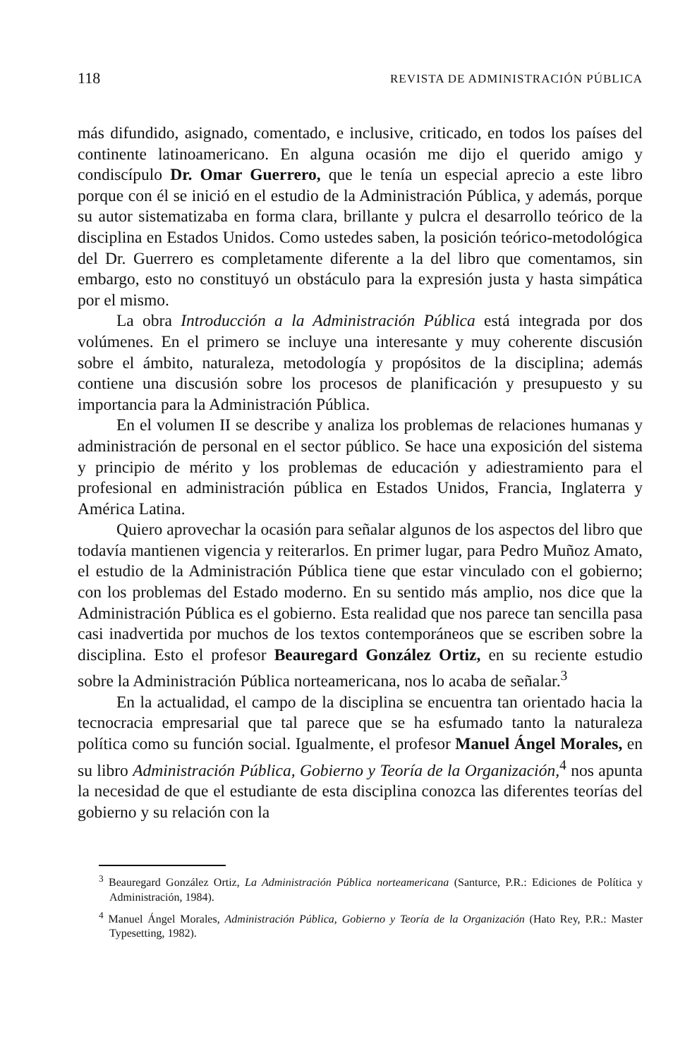118 REVISTA DE ADMINISTRACIÓN PÚBLICA
más difundido, asignado, comentado, e inclusive, criticado, en todos los países del continente latinoamericano. En alguna ocasión me dijo el querido amigo y condiscípulo Dr. Omar Guerrero, que le tenía un especial aprecio a este libro porque con él se inició en el estudio de la Administración Pública, y además, porque su autor sistematizaba en forma clara, brillante y pulcra el desarrollo teórico de la disciplina en Estados Unidos. Como ustedes saben, la posición teórico-metodológica del Dr. Guerrero es completamente diferente a la del libro que comentamos, sin embargo, esto no constituyó un obstáculo para la expresión justa y hasta simpática por el mismo.
La obra Introducción a la Administración Pública está integrada por dos volúmenes. En el primero se incluye una interesante y muy coherente discusión sobre el ámbito, naturaleza, metodología y propósitos de la disciplina; además contiene una discusión sobre los procesos de planificación y presupuesto y su importancia para la Administración Pública.
En el volumen II se describe y analiza los problemas de relaciones humanas y administración de personal en el sector público. Se hace una exposición del sistema y principio de mérito y los problemas de educación y adiestramiento para el profesional en administración pública en Estados Unidos, Francia, Inglaterra y América Latina.
Quiero aprovechar la ocasión para señalar algunos de los aspectos del libro que todavía mantienen vigencia y reiterarlos. En primer lugar, para Pedro Muñoz Amato, el estudio de la Administración Pública tiene que estar vinculado con el gobierno; con los problemas del Estado moderno. En su sentido más amplio, nos dice que la Administración Pública es el gobierno. Esta realidad que nos parece tan sencilla pasa casi inadvertida por muchos de los textos contemporáneos que se escriben sobre la disciplina. Esto el profesor Beauregard González Ortiz, en su reciente estudio sobre la Administración Pública norteamericana, nos lo acaba de señalar.<sup>3</sup>
En la actualidad, el campo de la disciplina se encuentra tan orientado hacia la tecnocracia empresarial que tal parece que se ha esfumado tanto la naturaleza política como su función social. Igualmente, el profesor Manuel Ángel Morales, en su libro Administración Pública, Gobierno y Teoría de la Organización,<sup>4</sup> nos apunta la necesidad de que el estudiante de esta disciplina conozca las diferentes teorías del gobierno y su relación con la
<sup>3</sup> Beauregard González Ortiz, La Administración Pública norteamericana (Santurce, P.R.: Ediciones de Política y Administración, 1984).
<sup>4</sup> Manuel Ángel Morales, Administración Pública, Gobierno y Teoría de la Organización (Hato Rey, P.R.: Master Typesetting, 1982).